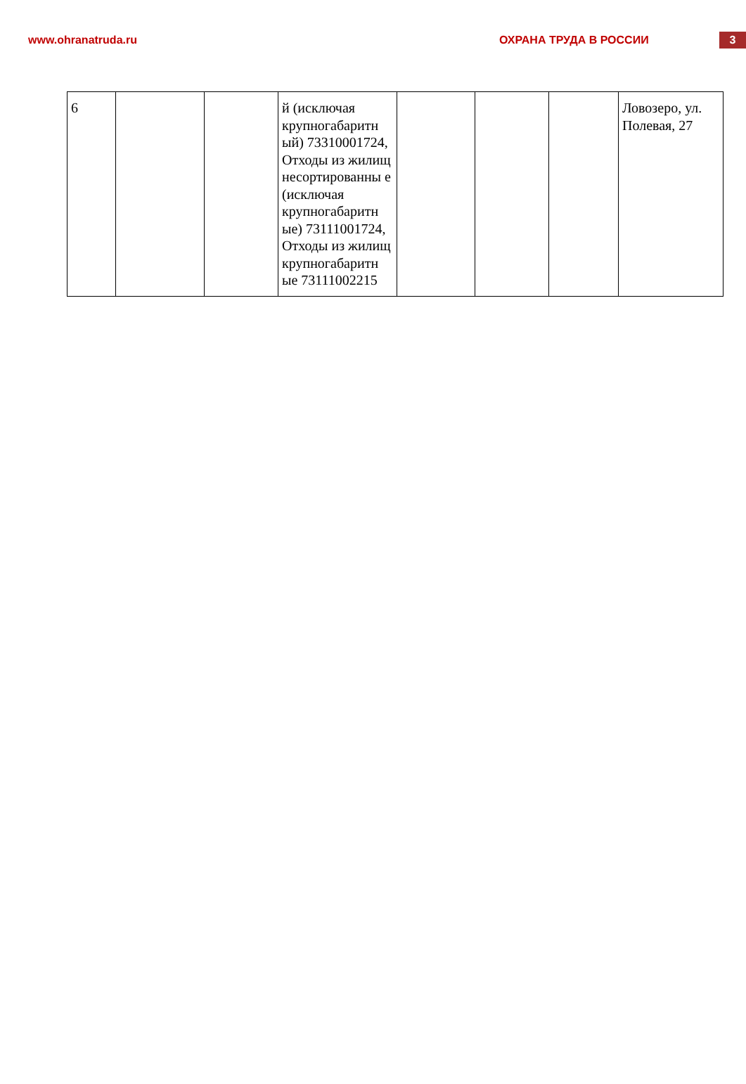www.ohranatruda.ru ОХРАНА ТРУДА В РОССИИ
3
| 6 | | | й (исключая крупногабаритн ый) 73310001724, Отходы из жилищ несортированны е (исключая крупногабаритн ые) 73111001724, Отходы из жилищ крупногабаритн ые 73111002215 | | | | Ловозеро, ул. Полевая, 27 |